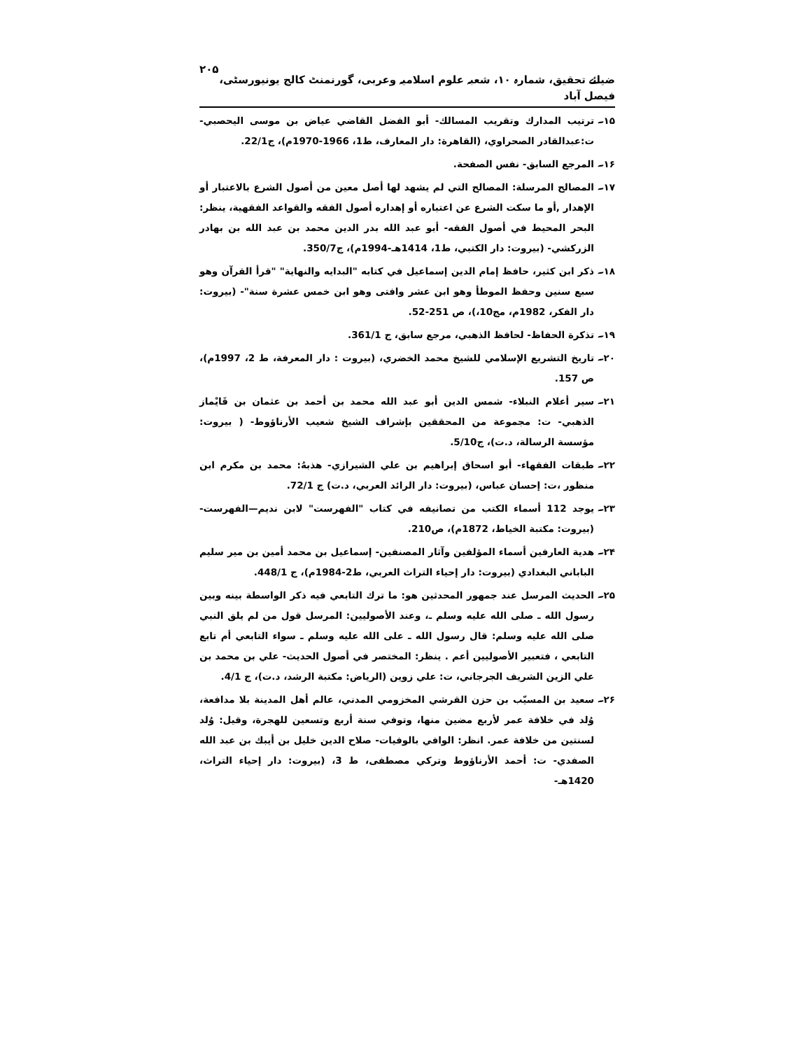ضیائے تحقیق، شمارہ ۱۰، شعبہ علوم اسلامیہ وعربی، گورنمنٹ کالج یونیورسٹی، فیصل آباد ۲۰۵
۱۵۔ ترتيب المدارك وتقريب المسالك- أبو الفضل القاضي عياض بن موسى اليحصبي- ت:عبدالقادر الصحراوي، (القاهرة: دار المعارف، ط1، 1966-1970م)، ج22/1.
۱۶۔ المرجع السابق- نفس الصفحة.
۱۷۔ المصالح المرسلة: المصالح التي لم يشهد لها أصل معين من أصول الشرع بالاعتبار أو الإهدار ,أو ما سكت الشرع عن اعتباره أو إهداره أصول الفقه والقواعد الفقهية، ينظر: البحر المحيط في أصول الفقه- أبو عبد الله بدر الدين محمد بن عبد الله بن بهادر الزركشي- (بيروت: دار الكتبي، ط1، 1414هـ-1994م)، ج350/7.
۱۸۔ ذكر ابن كثير، حافظ إمام الدين إسماعيل في كتابه "البدايه والنهاية" "قرأ القرآن وهو سبع سنين وحفظ الموطأ وهو ابن عشر وافتى وهو ابن خمس عشرة سنة"- (بيروت: دار الفكر، 1982م، مج10،)، ص 251-52.
۱۹۔ تذكرة الحفاظ- لحافظ الذهبي، مرجع سابق، ج 361/1.
۲۰۔ تاريخ التشريع الإسلامي للشيخ محمد الخضري، (بيروت : دار المعرفة، ط 2، 1997م)، ص 157.
۲۱۔ سير أعلام النبلاء- شمس الدين أبو عبد الله محمد بن أحمد بن عثمان بن قَايْماز الذهبي- ت: مجموعة من المحققين بإشراف الشيخ شعيب الأرناؤوط- ( بيروت: مؤسسة الرسالة، د.ت)، ج5/10.
۲۲۔ طبقات الفقهاء- أبو اسحاق إبراهيم بن علي الشيرازي- هذبهُ: محمد بن مكرم ابن منظور ،ت: إحسان عباس، (بيروت: دار الرائد العربي، د.ت) ج 72/1.
۲۳۔ يوجد 112 أسماء الكتب من تصانيفه في كتاب "الفهرست" لابن نديم—الفهرست- (بيروت: مكتبة الخياط، 1872م)، ص210.
۲۴۔ هدية العارفين أسماء المؤلفين وآثار المصنفين- إسماعيل بن محمد أمين بن مير سليم الباباني البغدادي (بيروت: دار إحياء التراث العربي، ط2-1984م)، ج 448/1.
۲۵۔ الحديث المرسل عند جمهور المحدثين هو: ما ترك التابعي فيه ذكر الواسطة بينه وبين رسول الله ـ صلى الله عليه وسلم ـ، وعند الأصوليين: المرسل قول من لم يلق النبي صلى الله عليه وسلم: قال رسول الله ـ على الله عليه وسلم ـ سواء التابعي أم تابع التابعي ، فتعبير الأصوليين أعم . ينظر: المختصر في أصول الحديث- علي بن محمد بن علي الزين الشريف الجرجاني، ت: علي زوين (الرياض: مكتبة الرشد، د.ت)، ج 4/1.
۲۶۔ سعيد بن المسيّب بن حزن القرشي المخزومي المدني، عالم أهل المدينة بلا مدافعة، وُلد في خلافة عمر لأربع مضين منها، وتوفي سنة أربع وتسعين للهجرة، وقيل: وُلد لسنتين من خلافة عمر. انظر: الوافي بالوفيات- صلاح الدين خليل بن أيبك بن عبد الله الصفدي- ت: أحمد الأرناؤوط وتركي مصطفى، ط 3، (بيروت: دار إحياء التراث، 1420هـ-